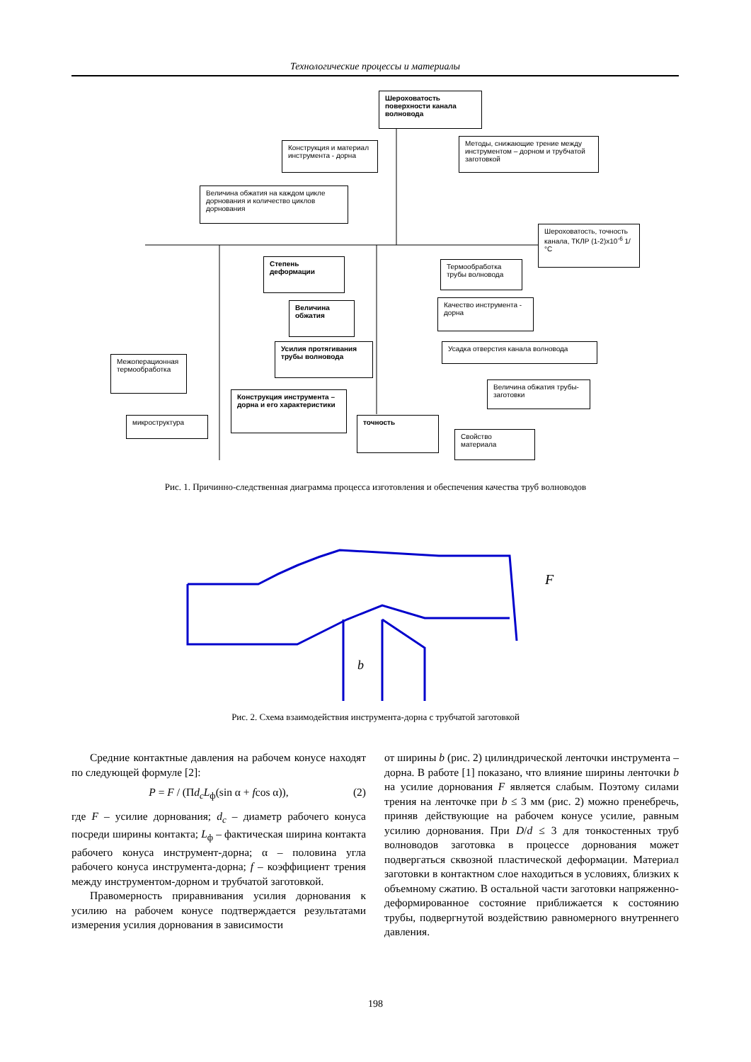Технологические процессы и материалы
Шероховатость поверхности канала волновода
Конструкция и материал инструмента - дорна
Методы, снижающие трение между инструментом – дорном и трубчатой заготовкой
Величина обжатия на каждом цикле дорнования и количество циклов дорнования
Шероховатость, точность канала, ТКЛР (1-2)x10<sup>-6</sup> 1/°C
Степень деформации
Термообработка трубы волновода
Величина обжатия
Качество инструмента - дорна
Усилия протягивания трубы волновода
Усадка отверстия канала волновода
Межоперационная термообработка
Величина обжатия трубы-заготовки
Конструкция инструмента – дорна и его характеристики
микроструктура точность
Свойство материала
Рис. 1. Причинно-следственная диаграмма процесса изготовления и обеспечения качества труб волноводов
F
b
Рис. 2. Схема взаимодействия инструмента-дорна с трубчатой заготовкой
Средние контактные давления на рабочем конусе находят по следующей формуле [2]:
P = F / (Πd<sub>c</sub>L<sub>ф</sub>(sin α + fcos α)), (2)
где F – усилие дорнования; d<sub>c</sub> – диаметр рабочего конуса посреди ширины контакта; L<sub>ф</sub> – фактическая ширина контакта рабочего конуса инструмент-дорна; α – половина угла рабочего конуса инструмента-дорна; f – коэффициент трения между инструментом-дорном и трубчатой заготовкой.
Правомерность приравнивания усилия дорнования к усилию на рабочем конусе подтверждается результатами измерения усилия дорнования в зависимости
от ширины b (рис. 2) цилиндрической ленточки инструмента – дорна. В работе [1] показано, что влияние ширины ленточки b на усилие дорнования F является слабым. Поэтому силами трения на ленточке при b ≤ 3 мм (рис. 2) можно пренебречь, приняв действующие на рабочем конусе усилие, равным усилию дорнования. При D/d ≤ 3 для тонкостенных труб волноводов заготовка в процессе дорнования может подвергаться сквозной пластической деформации. Материал заготовки в контактном слое находиться в условиях, близких к объемному сжатию. В остальной части заготовки напряженно-деформированное состояние приближается к состоянию трубы, подвергнутой воздействию равномерного внутреннего давления.
198